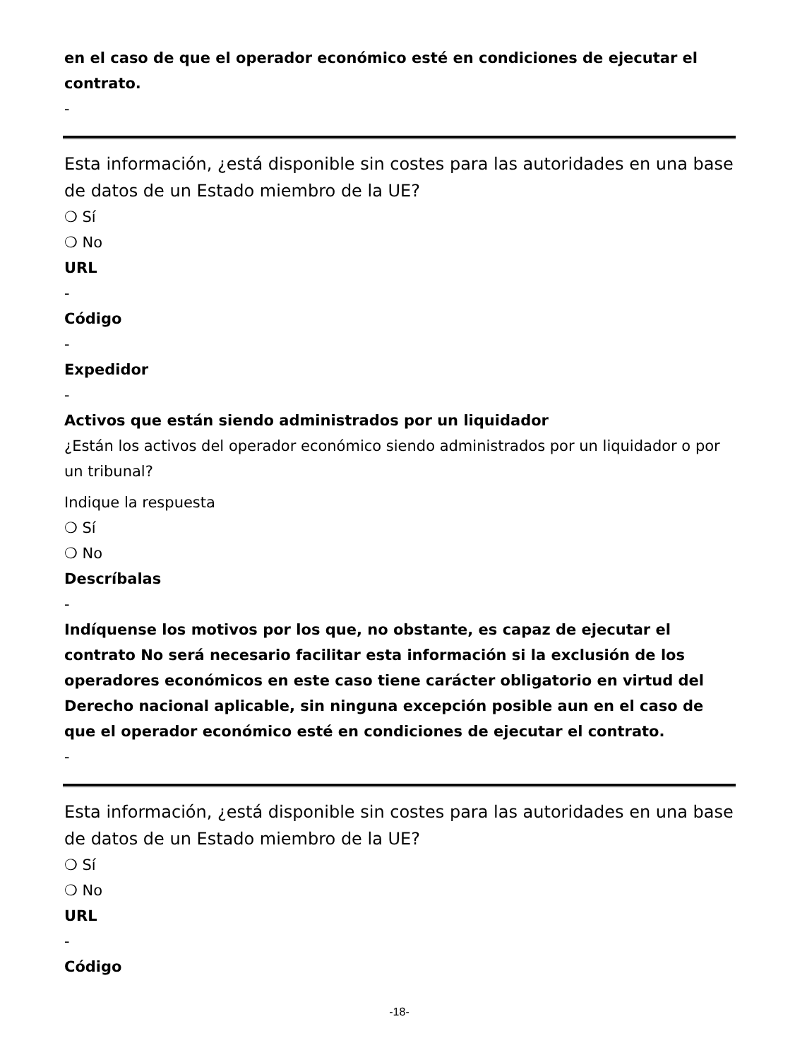en el caso de que el operador económico esté en condiciones de ejecutar el contrato.
-
Esta información, ¿está disponible sin costes para las autoridades en una base de datos de un Estado miembro de la UE?
❍ Sí
❍ No
URL
-
Código
-
Expedidor
-
Activos que están siendo administrados por un liquidador
¿Están los activos del operador económico siendo administrados por un liquidador o por un tribunal?
Indique la respuesta
❍ Sí
❍ No
Descríbalas
-
Indíquense los motivos por los que, no obstante, es capaz de ejecutar el contrato No será necesario facilitar esta información si la exclusión de los operadores económicos en este caso tiene carácter obligatorio en virtud del Derecho nacional aplicable, sin ninguna excepción posible aun en el caso de que el operador económico esté en condiciones de ejecutar el contrato.
-
Esta información, ¿está disponible sin costes para las autoridades en una base de datos de un Estado miembro de la UE?
❍ Sí
❍ No
URL
-
Código
-18-